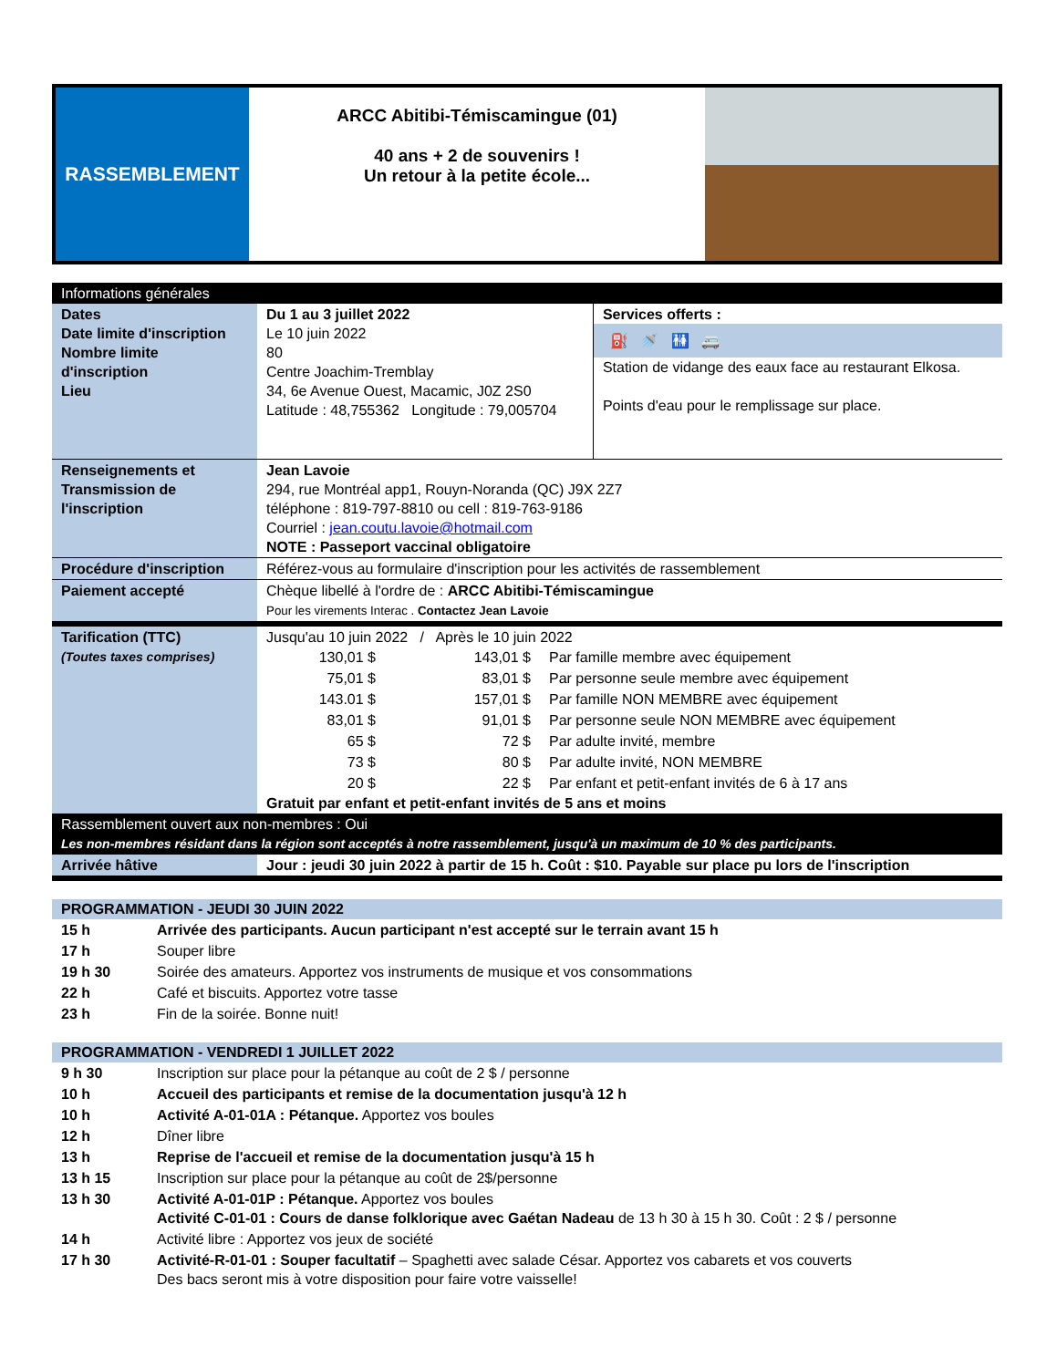RASSEMBLEMENT
ARCC Abitibi-Témiscamingue (01)
40 ans + 2 de souvenirs !
Un retour à la petite école...
| Informations générales | | |
| Dates Date limite d'inscription Nombre limite d'inscription Lieu | Du 1 au 3 juillet 2022 Le 10 juin 2022 80 Centre Joachim-Tremblay 34, 6e Avenue Ouest, Macamic, J0Z 2S0 Latitude : 48,755362 Longitude : 79,005704 | Services offerts : ⛽ 🚿 🚻 🚐 Station de vidange des eaux face au restaurant Elkosa. Points d'eau pour le remplissage sur place. |
| Renseignements et Transmission de l'inscription | Jean Lavoie 294, rue Montréal app1, Rouyn-Noranda (QC) J9X 2Z7 téléphone : 819-797-8810 ou cell : 819-763-9186 Courriel : jean.coutu.lavoie@hotmail.com NOTE : Passeport vaccinal obligatoire | |
| Procédure d'inscription | Référez-vous au formulaire d'inscription pour les activités de rassemblement | |
| Paiement accepté | Chèque libellé à l'ordre de : ARCC Abitibi-Témiscamingue Pour les virements Interac . Contactez Jean Lavoie | |
| Tarification (TTC) (Toutes taxes comprises) | / Jusqu'au 10 juin 2022 / Après le 10 juin 2022 / / / / 130,01 $ / 143,01 $ / Par famille membre avec équipement / / 75,01 $ / 83,01 $ / Par personne seule membre avec équipement / / 143.01 $ / 157,01 $ / Par famille NON MEMBRE avec équipement / / 83,01 $ / 91,01 $ / Par personne seule NON MEMBRE avec équipement / / 65 $ / 72 $ / Par adulte invité, membre / / 73 $ / 80 $ / Par adulte invité, NON MEMBRE / / 20 $ / 22 $ / Par enfant et petit-enfant invités de 6 à 17 ans / / Gratuit par enfant et petit-enfant invités de 5 ans et moins / / / | |
| Rassemblement ouvert aux non-membres : Oui Les non-membres résidant dans la région sont acceptés à notre rassemblement, jusqu'à un maximum de 10 % des participants. | | |
| Arrivée hâtive | Jour : jeudi 30 juin 2022 à partir de 15 h. Coût : $10. Payable sur place pu lors de l'inscription | |
PROGRAMMATION - JEUDI 30 JUIN 2022
| 15 h | Arrivée des participants. Aucun participant n'est accepté sur le terrain avant 15 h |
| 17 h | Souper libre |
| 19 h 30 | Soirée des amateurs. Apportez vos instruments de musique et vos consommations |
| 22 h | Café et biscuits. Apportez votre tasse |
| 23 h | Fin de la soirée. Bonne nuit! |
PROGRAMMATION - VENDREDI 1 JUILLET 2022
| 9 h 30 | Inscription sur place pour la pétanque au coût de 2 $ / personne |
| 10 h | Accueil des participants et remise de la documentation jusqu'à 12 h |
| 10 h | Activité A-01-01A : Pétanque. Apportez vos boules |
| 12 h | Dîner libre |
| 13 h | Reprise de l'accueil et remise de la documentation jusqu'à 15 h |
| 13 h 15 | Inscription sur place pour la pétanque au coût de 2$/personne |
| 13 h 30 | Activité A-01-01P : Pétanque. Apportez vos boules Activité C-01-01 : Cours de danse folklorique avec Gaétan Nadeau de 13 h 30 à 15 h 30. Coût : 2 $ / personne |
| 14 h | Activité libre : Apportez vos jeux de société |
| 17 h 30 | Activité-R-01-01 : Souper facultatif – Spaghetti avec salade César. Apportez vos cabarets et vos couverts Des bacs seront mis à votre disposition pour faire votre vaisselle! |